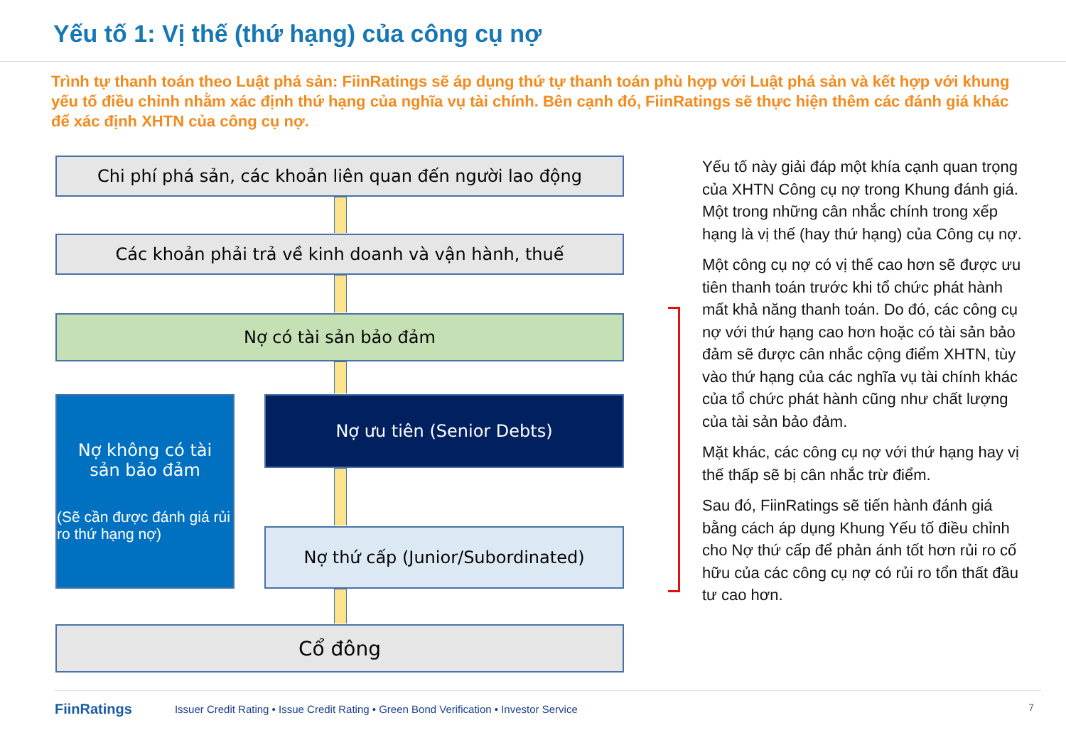Yếu tố 1: Vị thế (thứ hạng) của công cụ nợ
Trình tự thanh toán theo Luật phá sản: FiinRatings sẽ áp dụng thứ tự thanh toán phù hợp với Luật phá sản và kết hợp với khung yếu tố điều chỉnh nhằm xác định thứ hạng của nghĩa vụ tài chính. Bên cạnh đó, FiinRatings sẽ thực hiện thêm các đánh giá khác để xác định XHTN của công cụ nợ.
Chi phí phá sản, các khoản liên quan đến người lao động
Các khoản phải trả về kinh doanh và vận hành, thuế
Nợ có tài sản bảo đảm
Nợ không có tài
sản bảo đảm
(Sẽ cần được đánh giá rủi ro thứ hạng nợ)
Nợ ưu tiên (Senior Debts)
Nợ thứ cấp (Junior/Subordinated)
Cổ đông
Yếu tố này giải đáp một khía cạnh quan trọng của XHTN Công cụ nợ trong Khung đánh giá. Một trong những cân nhắc chính trong xếp hạng là vị thế (hay thứ hạng) của Công cụ nợ.
Một công cụ nợ có vị thế cao hơn sẽ được ưu tiên thanh toán trước khi tổ chức phát hành mất khả năng thanh toán. Do đó, các công cụ nợ với thứ hạng cao hơn hoặc có tài sản bảo đảm sẽ được cân nhắc cộng điểm XHTN, tùy vào thứ hạng của các nghĩa vụ tài chính khác của tổ chức phát hành cũng như chất lượng của tài sản bảo đảm.
Mặt khác, các công cụ nợ với thứ hạng hay vị thế thấp sẽ bị cân nhắc trừ điểm.
Sau đó, FiinRatings sẽ tiến hành đánh giá bằng cách áp dụng Khung Yếu tố điều chỉnh cho Nợ thứ cấp để phản ánh tốt hơn rủi ro cố hữu của các công cụ nợ có rủi ro tổn thất đầu tư cao hơn.
FiinRatings Issuer Credit Rating • Issue Credit Rating • Green Bond Verification • Investor Service
7